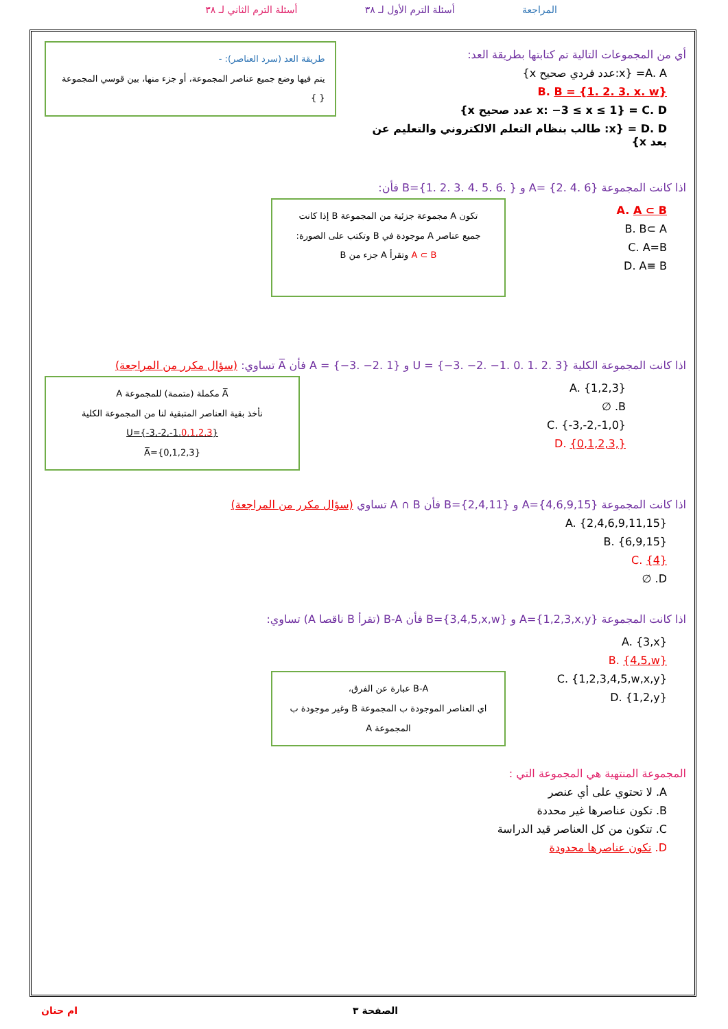المراجعة أسئلة الترم الأول لـ ٣٨ أسئلة الترم الثاني لـ ٣٨
أي من المجموعات التالية تم كتابتها بطريقة العد:
A. A= {x:عدد فردي صحيح x}
B. B = {1. 2. 3. x. w}
C. D = {x: −3 ≤ x ≤ 1 عدد صحيح x}
D. D = {x: طالب بنظام التعلم الالكتروني والتعليم عن بعد x}
طريقة العد (سرد العناصر): -
يتم فيها وضع جميع عناصر المجموعة، أو جزء منها، بين قوسي المجموعة { }
اذا كانت المجموعة A= {2. 4. 6} و B={1. 2. 3. 4. 5. 6. } فأن:
A. A ⊂ B
B. B⊂ A
C. A=B
D. A≡ B
تكون A مجموعة جزئية من المجموعة B إذا كانت
جميع عناصر A موجودة في B وتكتب على الصورة:
A ⊂ B وتقرأ A جزء من B
اذا كانت المجموعة الكلية U = {−3. −2. −1. 0. 1. 2. 3} و A = {−3. −2. 1} فأن A̅ تساوي: (سؤال مكرر من المراجعة)
A. {1,2,3}
B. ∅
C. {-3,-2,-1,0}
D. {0,1,2,3,}
A̅ مكملة (متممة) للمجموعة A
نأخذ بقية العناصر المتبقية لنا من المجموعة الكلية
U={-3,-2,-1.0,1,2,3}
{0,1,2,3}=A̅
اذا كانت المجموعة A={4,6,9,15} و B={2,4,11} فأن A ∩ B تساوي (سؤال مكرر من المراجعة)
A. {2,4,6,9,11,15}
B. {6,9,15}
C. {4}
D. ∅
اذا كانت المجموعة A={1,2,3,x,y} و B={3,4,5,x,w} فأن B-A (تقرأ B ناقصا A) تساوي:
A. {3,x}
B. {4,5,w}
C. {1,2,3,4,5,w,x,y}
D. {1,2,y}
B-A عبارة عن الفرق،
اي العناصر الموجودة ب المجموعة B وغير موجودة ب المجموعة A
المجموعة المنتهية هي المجموعة التي :
A. لا تحتوي على أي عنصر
B. تكون عناصرها غير محددة
C. تتكون من كل العناصر قيد الدراسة
D. تكون عناصرها محدودة
ام حنان الصفحة ٣